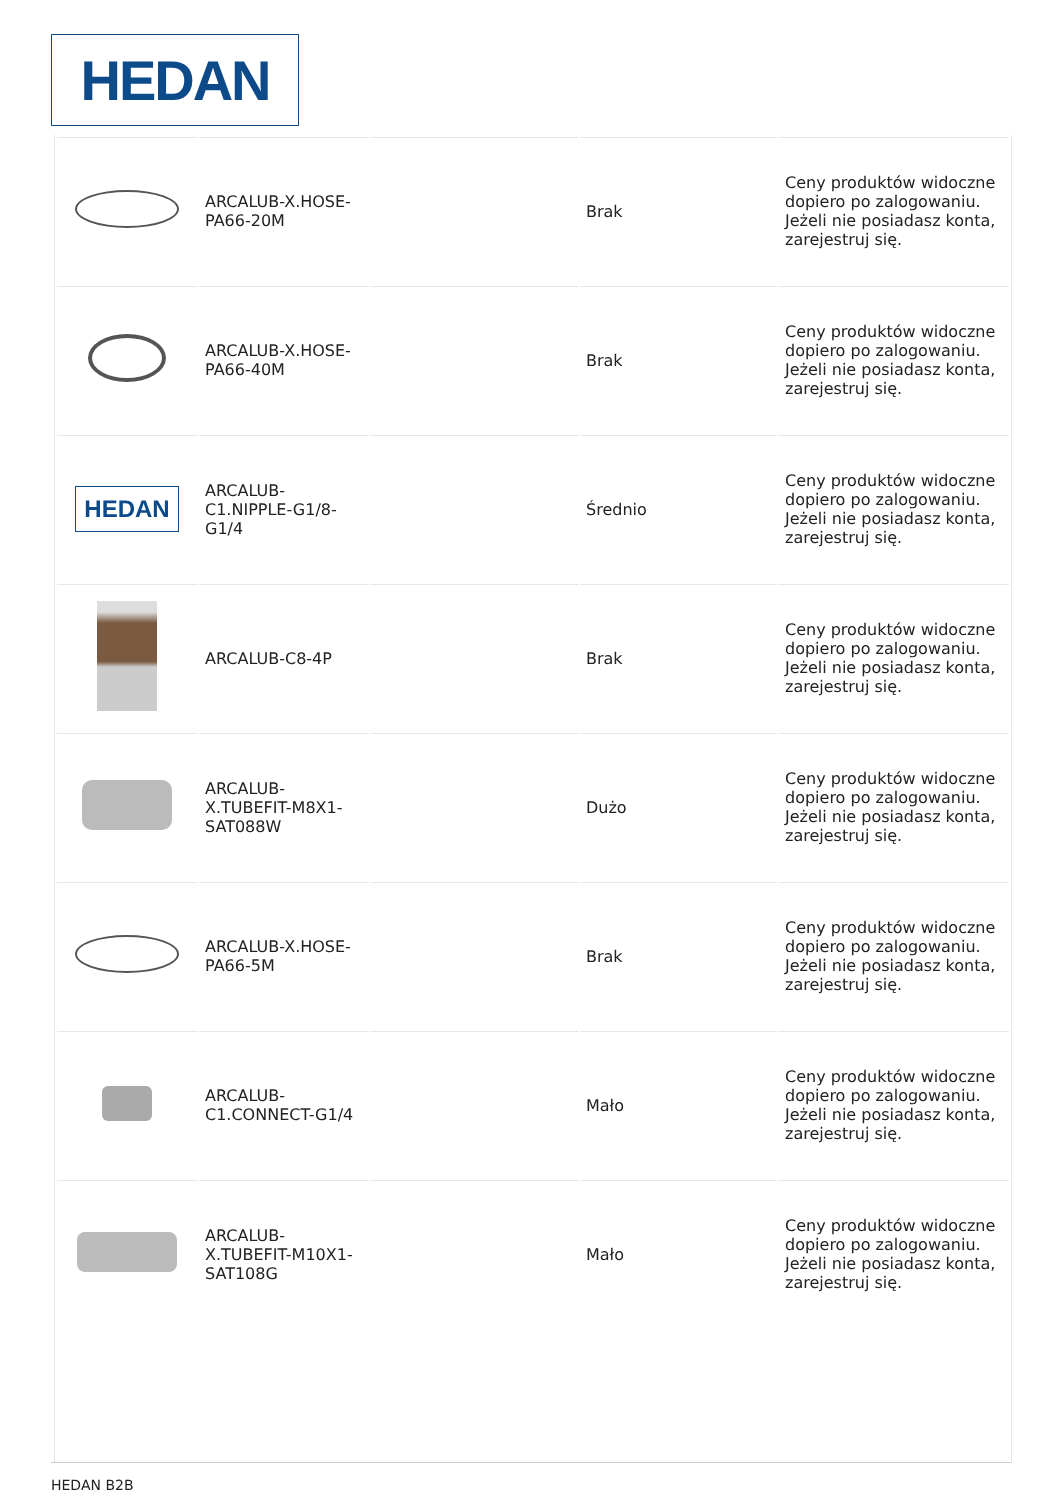HEDAN
| | ARCALUB-X.HOSE-PA66-20M | | Brak | Ceny produktów widoczne dopiero po zalogowaniu. Jeżeli nie posiadasz konta, zarejestruj się. |
| | ARCALUB-X.HOSE-PA66-40M | | Brak | Ceny produktów widoczne dopiero po zalogowaniu. Jeżeli nie posiadasz konta, zarejestruj się. |
| HEDAN | ARCALUB-C1.NIPPLE-G1/8-G1/4 | | Średnio | Ceny produktów widoczne dopiero po zalogowaniu. Jeżeli nie posiadasz konta, zarejestruj się. |
| | ARCALUB-C8-4P | | Brak | Ceny produktów widoczne dopiero po zalogowaniu. Jeżeli nie posiadasz konta, zarejestruj się. |
| | ARCALUB-X.TUBEFIT-M8X1-SAT088W | | Dużo | Ceny produktów widoczne dopiero po zalogowaniu. Jeżeli nie posiadasz konta, zarejestruj się. |
| | ARCALUB-X.HOSE-PA66-5M | | Brak | Ceny produktów widoczne dopiero po zalogowaniu. Jeżeli nie posiadasz konta, zarejestruj się. |
| | ARCALUB-C1.CONNECT-G1/4 | | Mało | Ceny produktów widoczne dopiero po zalogowaniu. Jeżeli nie posiadasz konta, zarejestruj się. |
| | ARCALUB-X.TUBEFIT-M10X1-SAT108G | | Mało | Ceny produktów widoczne dopiero po zalogowaniu. Jeżeli nie posiadasz konta, zarejestruj się. |
HEDAN B2B